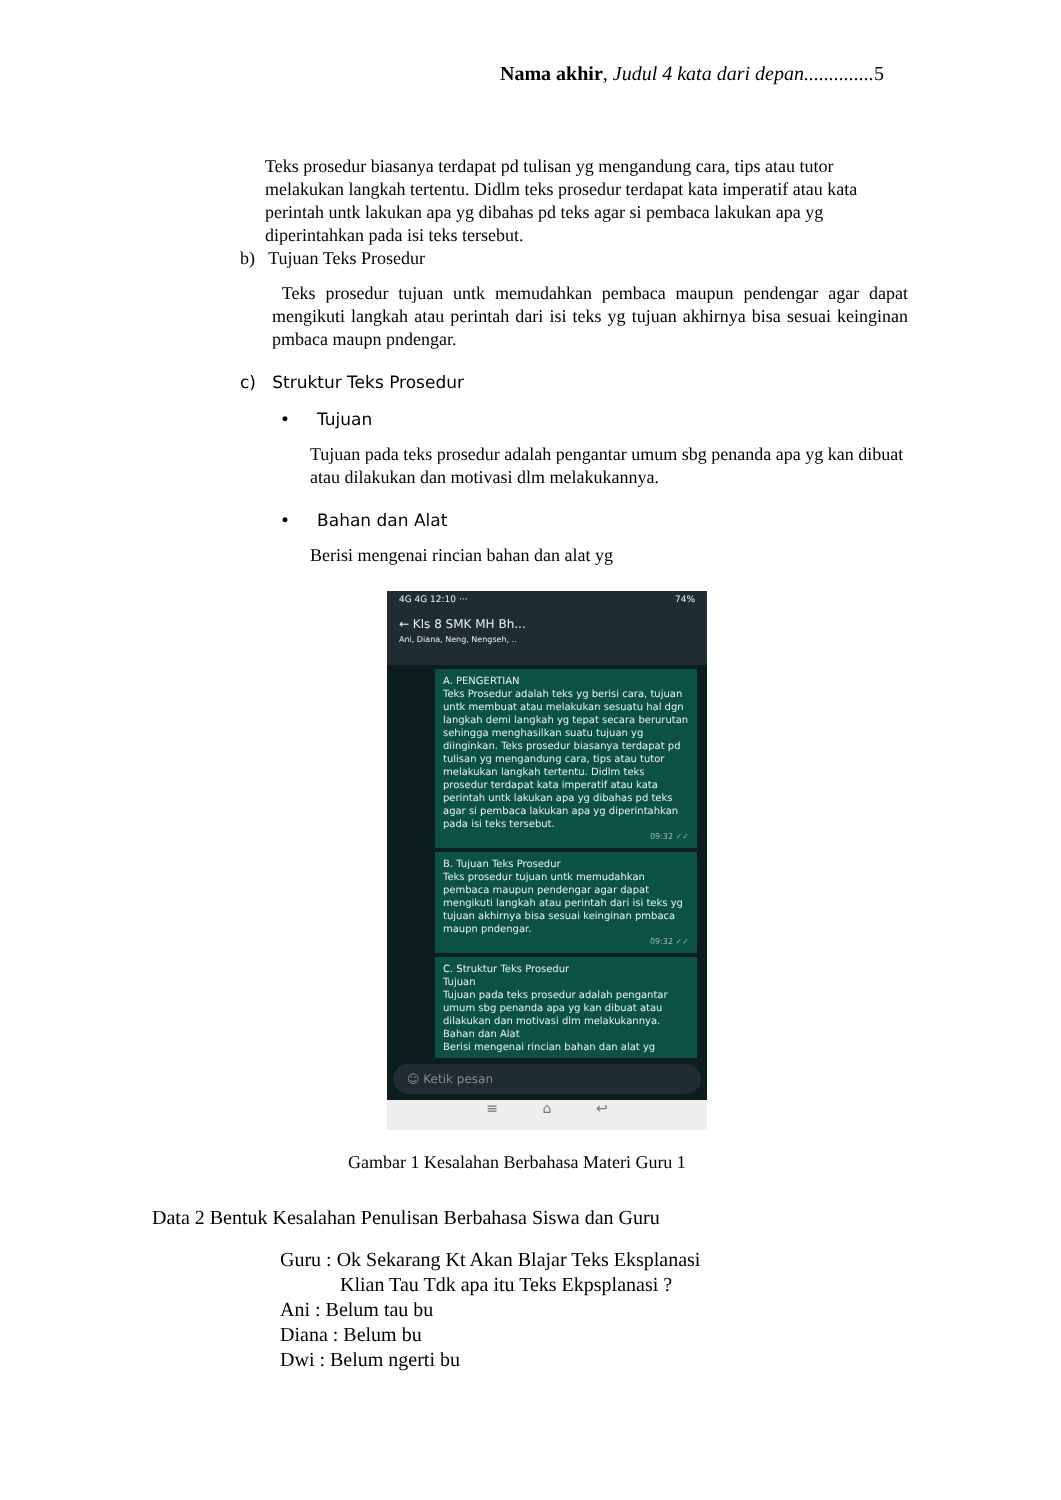Nama akhir, Judul 4 kata dari depan.............. 5
Teks prosedur biasanya terdapat pd tulisan yg mengandung cara, tips atau tutor melakukan langkah tertentu. Didlm teks prosedur terdapat kata imperatif atau kata perintah untk lakukan apa yg dibahas pd teks agar si pembaca lakukan apa yg diperintahkan pada isi teks tersebut.
b) Tujuan Teks Prosedur
Teks prosedur tujuan untk memudahkan pembaca maupun pendengar agar dapat mengikuti langkah atau perintah dari isi teks yg tujuan akhirnya bisa sesuai keinginan pmbaca maupn pndengar.
c) Struktur Teks Prosedur
• Tujuan
Tujuan pada teks prosedur adalah pengantar umum sbg penanda apa yg kan dibuat atau dilakukan dan motivasi dlm melakukannya.
• Bahan dan Alat
Berisi mengenai rincian bahan dan alat yg
4G 4G 12:10 ··· 74%
← Kls 8 SMK MH Bh...
Ani, Diana, Neng, Nengseh, ..
A. PENGERTIAN
Teks Prosedur adalah teks yg berisi cara, tujuan untk membuat atau melakukan sesuatu hal dgn langkah demi langkah yg tepat secara berurutan sehingga menghasilkan suatu tujuan yg diinginkan. Teks prosedur biasanya terdapat pd tulisan yg mengandung cara, tips atau tutor melakukan langkah tertentu. Didlm teks prosedur terdapat kata imperatif atau kata perintah untk lakukan apa yg dibahas pd teks agar si pembaca lakukan apa yg diperintahkan pada isi teks tersebut.
09:32 ✓✓
B. Tujuan Teks Prosedur
Teks prosedur tujuan untk memudahkan pembaca maupun pendengar agar dapat mengikuti langkah atau perintah dari isi teks yg tujuan akhirnya bisa sesuai keinginan pmbaca maupn pndengar.
09:32 ✓✓
C. Struktur Teks Prosedur
Tujuan
Tujuan pada teks prosedur adalah pengantar umum sbg penanda apa yg kan dibuat atau dilakukan dan motivasi dlm melakukannya.
Bahan dan Alat
Berisi mengenai rincian bahan dan alat yg
☺ Ketik pesan
≡ ⌂ ↩
Gambar 1 Kesalahan Berbahasa Materi Guru 1
Data 2 Bentuk Kesalahan Penulisan Berbahasa Siswa dan Guru
Guru : Ok Sekarang Kt Akan Blajar Teks Eksplanasi
Klian Tau Tdk apa itu Teks Ekpsplanasi ?
Ani : Belum tau bu
Diana : Belum bu
Dwi : Belum ngerti bu